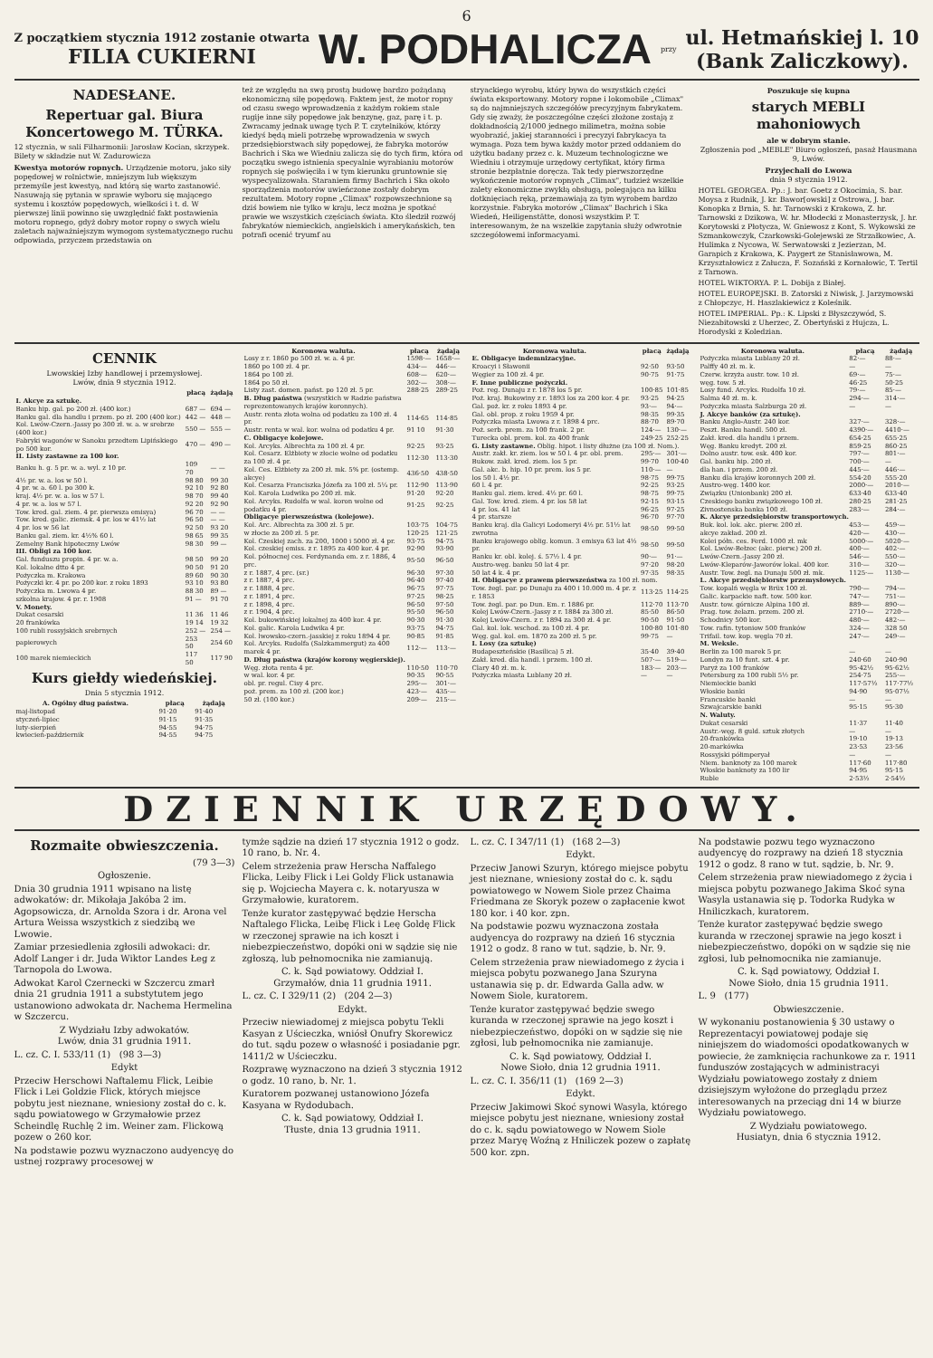6
Z początkiem stycznia 1912 zostanie otwarta
FILIA CUKIERNI
W. PODHALICZA
przy
ul. Hetmańskiej l. 10
(Bank Zaliczkowy).
NADESŁANE.
Repertuar gal. Biura Koncertowego M. TÜRKA.
12 stycznia, w sali Filharmonii: Jarosław Kocian, skrzypek. Bilety w składzie nut W. Zadurowicza
Kwestya motorów ropnych. Urządzenie motoru, jako siły popędowej w rolnictwie, mniejszym lub większym przemyśle jest kwestyą, nad którą się warto zastanowić. Nasuwają się pytania w sprawie wyboru się mającego systemu i kosztów popędowych, wielkości i t. d. W pierwszej linii powinno się uwzględnić fakt postawienia motoru ropnego, gdyż dobry motor ropny o swych wielu zaletach najważniejszym wymogom systematycznego ruchu odpowiada, przyczem przedstawia on
też ze względu na swą prostą budowę bardzo pożądaną ekonomiczną siłę popędową. Faktem jest, że motor ropny od czasu swego wprowadzenia z każdym rokiem stale rugije inne siły popędowe jak benzynę, gaz, parę i t. p. Zwracamy jednak uwagę tych P. T. czytelników, którzy kiedyś będą mieli potrzebę wprowadzenia w swych przedsiębiorstwach siły popędowej, że fabryka motorów Bachrich i Ska we Wiedniu zalicza się do tych firm, która od początku swego istnienia specyalnie wyrabianiu motorów ropnych się poświęciła i w tym kierunku gruntownie się wyspecyalizowała. Staraniem firmy Bachrich i Ska około sporządzenia motorów uwieńczone zostały dobrym rezultatem. Motory ropne „Climax" rozpowszechnione są dziś bowiem nie tylko w kraju, lecz można je spotkać prawie we wszystkich częściach świata. Kto śledził rozwój fabrykatów niemieckich, angielskich i amerykańskich, ten potrafi ocenić tryumf au
stryackiego wyrobu, który bywa do wszystkich części świata eksportowany. Motory ropne i lokomobile „Climax" są do najmniejszych szczegółów precyzyjnym fabrykatem. Gdy się zważy, że poszczególne części złożone zostają z dokładnością 2/1000 jednego milimetra, można sobie wyobrazić, jakiej staranności i precyzyi fabrykacya ta wymaga. Poza tem bywa każdy motor przed oddaniem do użytku badany przez c. k. Muzeum technologiczne we Wiedniu i otrzymuje urzędowy certyfikat, który firma stronie bezpłatnie doręcza. Tak tedy pierwszorzędne wykończenie motorów ropnych „Climax", tudzież wszelkie zalety ekonomiczne zwykłą obsługą, polegająca na kilku dotknięciach ręką, przemawiają za tym wyrobem bardzo korzystnie. Fabryka motorów „Climax" Bachrich i Ska Wiedeń, Heiligenstätte, donosi wszystkim P. T. interesowanym, że na wszelkie zapytania służy odwrotnie szczegółowemi informacyami.
Poszukuje się kupna
starych MEBLI mahoniowych
ale w dobrym stanie.
Zgłoszenia pod „MEBLE" Biuro ogłoszeń, pasaż Hausmana 9, Lwów.
Przyjechali do Lwowa
dnia 9 stycznia 1912.
HOTEL GEORGEA. Pp.: J. bar. Goetz z Okocimia, S. bar. Moysa z Rudnik, J. kr. Bawor[owski] z Ostrowa, J. bar. Konopka z Brnia, S. hr. Tarnowski z Krakowa, Z. hr. Tarnowski z Dzikowa, W. hr. Młodecki z Monasterzysk, J. hr. Korytowski z Płotycza, W. Gniewosz z Kont, S. Wykowski ze Szmankowczyk, Czarkowski-Golejewski ze Strzałkowiec, A. Hulimka z Nycowa, W. Serwatowski z Jezierzan, M. Garapich z Krakowa, K. Paygert ze Stanisławowa, M. Krzyształowicz z Załucza, F. Sozański z Kornałowic, T. Tertil z Tarnowa.
HOTEL WIKTORYA. P. L. Dobija z Białej.
HOTEL EUROPEJSKI. B. Zatorski z Niwisk, J. Jarzymowski z Chłopczyc, H. Haszlakiewicz z Koleśnik.
HOTEL IMPERIAL. Pp.: K. Lipski z Błyszczywód, S. Niezabitowski z Uherzec, Z. Obertyński z Hujcza, L. Horodyski z Koledzian.
CENNIK
Lwowskiej Izby handlowej i przemysłowej.
Lwów, dnia 9 stycznia 1912.
| | płacą | żądają |
| --- | --- | --- |
| I. Akcye za sztukę. | | |
| Banku hip. gal. po 200 zł. (400 kor.) | 687 — | 694 — |
| Banku gal. dla handlu i przem. po zł. 200 (400 kor.) | 442 — | 448 — |
| Kol. Lwów-Czern.-Jassy po 300 zł. w. a. w srebrze (400 kor.) | 550 — | 555 — |
| Fabryki wagonów w Sanoku przedtem Lipińskiego po 500 kor. | 470 — | 490 — |
| II. Listy zastawne za 100 kor. | | |
| Banku h. g. 5 pr. w. a. wyl. z 10 pr. | 109 70 | — — |
| 4½ pr. w. a. los w 50 l. | 98 80 | 99 30 |
| 4 pr. w. a. 60 l. po 300 k. | 92 10 | 92 80 |
| kraj. 4½ pr. w. a. los w 57 l. | 98 70 | 99 40 |
| 4 pr. w. a. los w 57 l. | 92 20 | 92 90 |
| Tow. kred. gal. ziem. 4 pr. pierwsza emisya) | 96 70 | — — |
| Tow. kred. galic. ziemsk. 4 pr. los w 41½ lat | 96 50 | — — |
| 4 pr. los w 56 lat | 92 50 | 93 20 |
| Banku gal. ziem. kr. 4½% 60 l. | 98 65 | 99 35 |
| Zemelny Bank hipoteczny Lwów | 98 30 | 99 — |
| III. Obligi za 100 kor. | | |
| Gal. funduszu propin. 4 pr. w. a. | 98 50 | 99 20 |
| Kol. lokalne dtto 4 pr. | 90 50 | 91 20 |
| Pożyczka m. Krakowa | 89 60 | 90 30 |
| Pożyczki kr. 4 pr. po 200 kor. z roku 1893 | 93 10 | 93 80 |
| Pożyczka m. Lwowa 4 pr. | 88 30 | 89 — |
| szkolna krajow. 4 pr. r. 1908 | 91 — | 91 70 |
| V. Monety. | | |
| Dukat cesarski | 11 36 | 11 46 |
| 20 frankówka | 19 14 | 19 32 |
| 100 rubli rossyjskich srebrnych | 252 — | 254 — |
| papierowych | 253 50 | 254 60 |
| 100 marek niemieckich | 117 50 | 117 90 |
Kurs giełdy wiedeńskiej.
Dnia 5 stycznia 1912.
| A. Ogólny dług państwa. | płacą | żądają |
| --- | --- | --- |
| maj-listopad | 91·20 | 91·40 |
| styczeń-lipiec | 91·15 | 91·35 |
| luty-sierpień | 94·55 | 94·75 |
| kwiecień-październik | 94·55 | 94·75 |
| Koronowa waluta. | płacą | żądają |
| --- | --- | --- |
| Losy z r. 1860 po 500 zł. w. a. 4 pr. | 1598·— | 1658·— |
| 1860 po 100 zł. 4 pr. | 434·— | 446·— |
| 1864 po 100 zł. | 608·— | 620·— |
| 1864 po 50 zł. | 302·— | 308·— |
| Listy zast. domen. państ. po 120 zł. 5 pr. | 288·25 | 289·25 |
| B. Dług państwa (wszystkich w Radzie państwa reprezentowanych krajów koronnych). | | |
| Austr. renta złota wolna od podatku za 100 zł. 4 pr. | 114·65 | 114·85 |
| Austr. renta w wal. kor. wolna od podatku 4 pr. | 91 10 | 91·30 |
| C. Obligacye kolejowe. | | |
| Kol. Arcyks. Albrechta za 100 zł. 4 pr. | 92·25 | 93·25 |
| Kol. Cesarz. Elżbiety w złocie wolne od podatku za 100 zł. 4 pr. | 112·30 | 113·30 |
| Kol. Ces. Elżbiety za 200 zł. mk. 5% pr. (ostemp. akcye) | 436·50 | 438·50 |
| Kol. Cesarza Franciszka Józefa za 100 zł. 5¼ pr. | 112·90 | 113·90 |
| Kol. Karola Ludwika po 200 zł. mk. | 91·20 | 92·20 |
| Kol. Arcyks. Rudolfa w wal. koron wolne od podatku 4 pr. | 91·25 | 92·25 |
| Obligacye pierwszeństwa (kolejowe). | | |
| Kol. Arc. Albrechta za 300 zł. 5 pr. | 103·75 | 104·75 |
| w złocie za 200 zł. 5 pr. | 120·25 | 121·25 |
| Kol. Czeskiej zach. za 200, 1000 i 5000 zł. 4 pr. | 93·75 | 94·75 |
| Kol. czeskiej emiss. z r. 1895 za 400 kor. 4 pr. | 92·90 | 93·90 |
| Kol. północnej ces. Ferdynanda em. z r. 1886, 4 prc. | 95·50 | 96·50 |
| z r. 1887, 4 prc. (sr.) | 96·30 | 97·30 |
| z r. 1887, 4 prc. | 96·40 | 97·40 |
| z r. 1888, 4 prc. | 96·75 | 97·75 |
| z r. 1891, 4 prc. | 97·25 | 98·25 |
| z r. 1898, 4 prc. | 96·50 | 97·50 |
| z r. 1904, 4 prc. | 95·50 | 96·50 |
| Kol. bukowińskiej lokalnej za 400 kor. 4 pr. | 90·30 | 91·30 |
| Kol. galic. Karola Ludwika 4 pr. | 93·75 | 94·75 |
| Kol. lwowsko-czern.-jasskiej z roku 1894 4 pr. | 90·85 | 91·85 |
| Kol. Arcyks. Rudolfa (Salzkammergut) za 400 marek 4 pr. | 112·— | 113·— |
| D. Dług państwa (krajów korony węgierskiej). | | |
| Węg. złota renta 4 pr. | 110·50 | 110·70 |
| w wal. kor. 4 pr. | 90·35 | 90·55 |
| obl. pr. regul. Cisy 4 prc. | 295·— | 301·— |
| poż. prem. za 100 zł. (200 kor.) | 423·— | 435·— |
| 50 zł. (100 kor.) | 209·— | 215·— |
| Koronowa waluta. | płacą | żądają |
| --- | --- | --- |
| E. Obligacye indemnizacyjne. | | |
| Kroacyi i Sławonii | 92·50 | 93·50 |
| Węgier za 100 zł. 4 pr. | 90·75 | 91·75 |
| F. Inne publiczne pożyczki. | | |
| Poż. reg. Dunaju z r. 1878 los 5 pr. | 100·85 | 101·85 |
| Poż. kraj. Bukowiny z r. 1893 los za 200 kor. 4 pr. | 93·25 | 94·25 |
| Gal. poż. kr. z roku 1893 4 pr. | 93·— | 94·— |
| Gal. obl. prop. z roku 1959 4 pr. | 98·35 | 99·35 |
| Pożyczka miasta Lwowa z r. 1898 4 prc. | 88·70 | 89·70 |
| Poż. serb. prem. za 100 frank. 2 pr. | 124·— | 130·— |
| Turecka obl. prem. kol. za 400 frank | 249·25 | 252·25 |
| G. Listy zastawne. Oblig. hipot. i listy dłużne (za 100 zł. Nom.). | | |
| Austr. zakł. kr. ziem. los w 50 l. 4 pr. obl. prem. | 295·— | 301·— |
| Bukow. zakł. kred. ziem. los 5 pr. | 99·70 | 100·40 |
| Gal. akc. b. hip. 10 pr. prem. los 5 pr. | 110·— | — |
| los 50 l. 4½ pr. | 98·75 | 99·75 |
| 60 l. 4 pr. | 92·25 | 93·25 |
| Banku gal. ziem. kred. 4½ pr. 60 l. | 98·75 | 99·75 |
| Gal. Tow. kred. ziem. 4 pr. los 58 lat | 92·15 | 93·15 |
| 4 pr. los. 41 lat | 96·25 | 97·25 |
| 4 pr. starsze | 96·70 | 97·70 |
| Banku kraj. dla Galicyi Lodomeryi 4½ pr. 51½ lat zwrotna | 98·50 | 99·50 |
| Banku krajowego oblig. komun. 3 emisya 63 lat 4½ pr. | 98·50 | 99·50 |
| Banku kr. obl. kolej. ś. 57½ l. 4 pr. | 90·— | 91·— |
| Austro-węg. banku 50 lat 4 pr. | 97·20 | 98·20 |
| 50 lat 4 k. 4 pr. | 97·35 | 98·35 |
| H. Obligacye z prawem pierwszeństwa za 100 zł. nom. | | |
| Tow. żegl. par. po Dunaju za 400 i 10.000 m. 4 pr. z r. 1853 | 113·25 | 114·25 |
| Tow. żegl. par. po Dun. Em. r. 1886 pr. | 112·70 | 113·70 |
| Kolej Lwów-Czern.-Jassy z r. 1884 za 300 zł. | 85·50 | 86·50 |
| Kolej Lwów-Czern. z r. 1894 za 300 zł. 4 pr. | 90·50 | 91·50 |
| Gal. kol. lok. wschod. za 100 zł. 4 pr. | 100·80 | 101·80 |
| Węg. gal. kol. em. 1870 za 200 zł. 5 pr. | 99·75 | — |
| I. Losy (za sztukę) | | |
| Budapeszteńskie (Basilica) 5 zł. | 35·40 | 39·40 |
| Zakł. kred. dla handl. i przem. 100 zł. | 507·— | 519·— |
| Clary 40 zł. m. k. | 183·— | 203·— |
| Pożyczka miasta Lublany 20 zł. | — | — |
| Koronowa waluta. | płacą | żądają |
| --- | --- | --- |
| Pożyczka miasta Lublany 20 zł. | 82·— | 88·— |
| Palffy 40 zł. m. k. | — | — |
| Czerw. krzyża austr. tow. 10 zł. | 69·— | 75·— |
| węg. tow. 5 zł. | 46·25 | 50·25 |
| Losy fund. Arcyks. Rudolfa 10 zł. | 79·— | 85·— |
| Salma 40 zł. m. k. | 294·— | 314·— |
| Pożyczka miasta Salzburga 20 zł. | — | — |
| J. Akcye banków (za sztukę). | | |
| Banku Anglo-Austr. 240 kor. | 327·— | 328·— |
| Peszt. Banku handl. 500 zł. | 4390·— | 4410·— |
| Zakł. kred. dla handlu i przem. | 654·25 | 655·25 |
| Węg. Banku kredyt. 200 zł. | 859·25 | 860·25 |
| Dolno austr. tow. esk. 400 kor. | 797·— | 801·— |
| Gal. banku hip. 200 zł. | 700·— | — |
| dla han. i przem. 200 zł. | 445·— | 446·— |
| Banku dla krajów koronnych 200 zł. | 554·20 | 555·20 |
| Austro-węg. 1400 kor. | 2000·— | 2010·— |
| Związku (Unionbank) 200 zł. | 633·40 | 633·40 |
| Czeskiego banku związkowego 100 zł. | 280·25 | 281·25 |
| Zivnostenska banka 100 zł. | 283·— | 284·— |
| K. Akcye przedsiębiorstw transportowych. | | |
| Buk. kol. lok. akc. pierw. 200 zł. | 453·— | 459·— |
| akcye zakład. 200 zł. | 420·— | 430·— |
| Kolei półn. ces. Ferd. 1000 zł. mk | 5000·— | 5020·— |
| Kol. Lwów-Bełzec (akc. pierw.) 200 zł. | 400·— | 402·— |
| Lwów-Czern.-Jassy 200 zł. | 546·— | 550·— |
| Lwów-Kleparów-Jaworów lokal. 400 kor. | 310·— | 320·— |
| Austr. Tow. żegl. na Dunaju 500 zł. mk. | 1125·— | 1130·— |
| L. Akcye przedsiębiorstw przemysłowych. | | |
| Tow. kopalń węgla w Brüx 100 zł. | 790·— | 794·— |
| Galic. karpackie naft. tow. 500 kor. | 747·— | 751·— |
| Austr. tow. górnicze Alpina 100 zł. | 889·— | 890·— |
| Prag. tow. żelazn. przem. 200 zł. | 2710·— | 2720·— |
| Schodnicy 500 kor. | 480·— | 482·— |
| Tow. rafin. tytoniow 500 franków | 324·— | 328 50 |
| Trifail. tow. kop. węgla 70 zł. | 247·— | 249·— |
| M. Weksle. | | |
| Berlin za 100 marek 5 pr. | — | — |
| Londyn za 10 funt. szt. 4 pr. | 240·60 | 240·90 |
| Paryż za 100 franków | 95·42½ | 95·62½ |
| Petersburg za 100 rubli 5½ pr. | 254·75 | 255·— |
| Niemieckie banki | 117·57½ | 117·77½ |
| Włoskie banki | 94·90 | 95·07½ |
| Francuskie banki | — | — |
| Szwajcarskie banki | 95·15 | 95·30 |
| N. Waluty. | | |
| Dukat cesarski | 11·37 | 11·40 |
| Austr.-węg. 8 guld. sztuk złotych | — | — |
| 20-frankówka | 19·10 | 19·13 |
| 20-markówka | 23·53 | 23·56 |
| Rossyjski półimperyał | — | — |
| Niem. banknoty za 100 marek | 117·60 | 117·80 |
| Włoskie banknoty za 100 lir | 94·95 | 95·15 |
| Ruble | 2·53½ | 2·54½ |
DZIENNIK URZĘDOWY.
Rozmaite obwieszczenia.
(79 3—3)
Ogłoszenie.
Dnia 30 grudnia 1911 wpisano na listę adwokatów: dr. Mikołaja Jakóba 2 im. Agopsowicza, dr. Arnolda Szora i dr. Arona vel Artura Weissa wszystkich z siedzibą we Lwowie.
Zamiar przesiedlenia zgłosili adwokaci: dr. Adolf Langer i dr. Juda Wiktor Landes Łeg z Tarnopola do Lwowa.
Adwokat Karol Czernecki w Szczercu zmarł dnia 21 grudnia 1911 a substytutem jego ustanowiono adwokata dr. Nachema Hermelina w Szczercu.
Z Wydziału Izby adwokatów.
Lwów, dnia 31 grudnia 1911.
L. cz. C. I. 533/11 (1) (98 3—3)
Edykt
Przeciw Herschowi Naftalemu Flick, Leibie Flick i Lei Goldzie Flick, których miejsce pobytu jest nieznane, wniesiony został do c. k. sądu powiatowego w Grzymałowie przez Scheindlę Ruchlę 2 im. Weiner zam. Flickową pozew o 260 kor.
Na podstawie pozwu wyznaczono audyencyę do ustnej rozprawy procesowej w
tymże sądzie na dzień 17 stycznia 1912 o godz. 10 rano, b. Nr. 4.
Celem strzeżenia praw Herscha Naffalego Flicka, Leiby Flick i Lei Goldy Flick ustanawia się p. Wojciecha Mayera c. k. notaryusza w Grzymałowie, kuratorem.
Tenże kurator zastępywać będzie Herscha Naftalego Flicka, Leibę Flick i Leę Goldę Flick w rzeczonej sprawie na ich koszt i niebezpieczeństwo, dopóki oni w sądzie się nie zgłoszą, lub pełnomocnika nie zamianują.
C. k. Sąd powiatowy. Oddział I.
Grzymałów, dnia 11 grudnia 1911.
L. cz. C. I 329/11 (2) (204 2—3)
Edykt.
Przeciw niewiadomej z miejsca pobytu Tekli Kasyan z Uścieczka, wniósł Onufry Skorewicz do tut. sądu pozew o własność i posiadanie pgr. 1411/2 w Uścieczku.
Rozprawę wyznaczono na dzień 3 stycznia 1912 o godz. 10 rano, b. Nr. 1.
Kuratorem pozwanej ustanowiono Józefa Kasyana w Rydodubach.
C. k. Sąd powiatowy, Oddział I.
Tłuste, dnia 13 grudnia 1911.
L. cz. C. I 347/11 (1) (168 2—3)
Edykt.
Przeciw Janowi Szuryn, którego miejsce pobytu jest nieznane, wniesiony został do c. k. sądu powiatowego w Nowem Siole przez Chaima Friedmana ze Skoryk pozew o zapłacenie kwot 180 kor. i 40 kor. zpn.
Na podstawie pozwu wyznaczona została audyencya do rozprawy na dzień 16 stycznia 1912 o godz. 8 rano w tut. sądzie, b. Nr. 9.
Celem strzeżenia praw niewiadomego z życia i miejsca pobytu pozwanego Jana Szuryna ustanawia się p. dr. Edwarda Galla adw. w Nowem Siole, kuratorem.
Tenże kurator zastępywać będzie swego kuranda w rzeczonej sprawie na jego koszt i niebezpieczeństwo, dopóki on w sądzie się nie zgłosi, lub pełnomocnika nie zamianuje.
C. k. Sąd powiatowy, Oddział I.
Nowe Sioło, dnia 12 grudnia 1911.
L. cz. C. I. 356/11 (1) (169 2—3)
Edykt.
Przeciw Jakimowi Skoć synowi Wasyla, którego miejsce pobytu jest nieznane, wniesiony został do c. k. sądu powiatowego w Nowem Siole przez Maryę Woźną z Hniliczek pozew o zapłatę 500 kor. zpn.
Na podstawie pozwu tego wyznaczono audyencyę do rozprawy na dzień 18 stycznia 1912 o godz. 8 rano w tut. sądzie, b. Nr. 9.
Celem strzeżenia praw niewiadomego z życia i miejsca pobytu pozwanego Jakima Skoć syna Wasyla ustanawia się p. Todorka Rudyka w Hniliczkach, kuratorem.
Tenże kurator zastępywać będzie swego kuranda w rzeczonej sprawie na jego koszt i niebezpieczeństwo, dopóki on w sądzie się nie zgłosi, lub pełnomocnika nie zamianuje.
C. k. Sąd powiatowy, Oddział I.
Nowe Sioło, dnia 15 grudnia 1911.
L. 9 (177)
Obwieszczenie.
W wykonaniu postanowienia § 30 ustawy o Reprezentacyi powiatowej podaje się niniejszem do wiadomości opodatkowanych w powiecie, że zamknięcia rachunkowe za r. 1911 funduszów zostających w administracyi Wydziału powiatowego zostały z dniem dzisiejszym wyłożone do przeglądu przez interesowanych na przeciąg dni 14 w biurze Wydziału powiatowego.
Z Wydziału powiatowego.
Husiatyn, dnia 6 stycznia 1912.